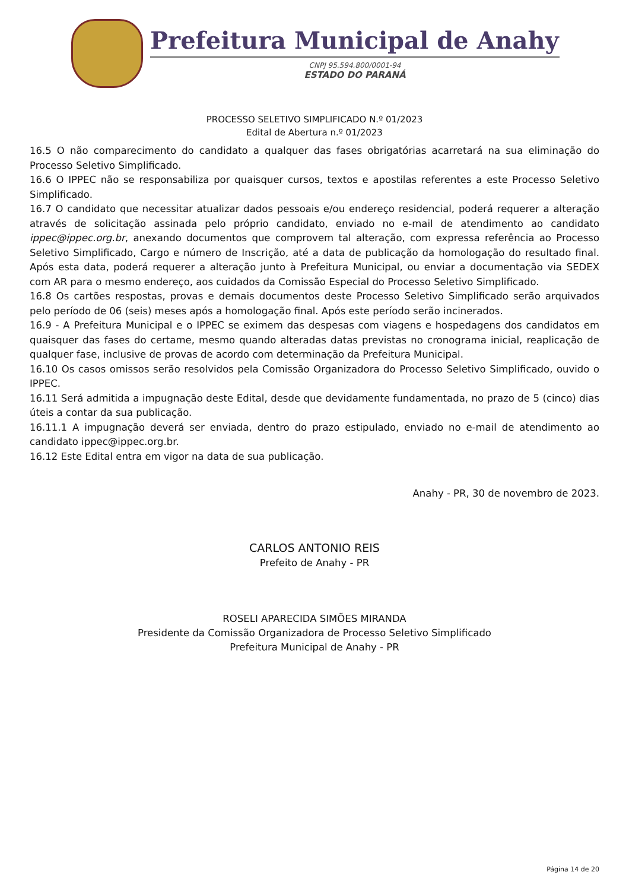Prefeitura Municipal de Anahy
CNPJ 95.594.800/0001-94
ESTADO DO PARANÁ
PROCESSO SELETIVO SIMPLIFICADO N.º 01/2023
Edital de Abertura n.º 01/2023
16.5 O não comparecimento do candidato a qualquer das fases obrigatórias acarretará na sua eliminação do Processo Seletivo Simplificado.
16.6 O IPPEC não se responsabiliza por quaisquer cursos, textos e apostilas referentes a este Processo Seletivo Simplificado.
16.7 O candidato que necessitar atualizar dados pessoais e/ou endereço residencial, poderá requerer a alteração através de solicitação assinada pelo próprio candidato, enviado no e-mail de atendimento ao candidato ippec@ippec.org.br, anexando documentos que comprovem tal alteração, com expressa referência ao Processo Seletivo Simplificado, Cargo e número de Inscrição, até a data de publicação da homologação do resultado final. Após esta data, poderá requerer a alteração junto à Prefeitura Municipal, ou enviar a documentação via SEDEX com AR para o mesmo endereço, aos cuidados da Comissão Especial do Processo Seletivo Simplificado.
16.8 Os cartões respostas, provas e demais documentos deste Processo Seletivo Simplificado serão arquivados pelo período de 06 (seis) meses após a homologação final. Após este período serão incinerados.
16.9 - A Prefeitura Municipal e o IPPEC se eximem das despesas com viagens e hospedagens dos candidatos em quaisquer das fases do certame, mesmo quando alteradas datas previstas no cronograma inicial, reaplicação de qualquer fase, inclusive de provas de acordo com determinação da Prefeitura Municipal.
16.10 Os casos omissos serão resolvidos pela Comissão Organizadora do Processo Seletivo Simplificado, ouvido o IPPEC.
16.11 Será admitida a impugnação deste Edital, desde que devidamente fundamentada, no prazo de 5 (cinco) dias úteis a contar da sua publicação.
16.11.1 A impugnação deverá ser enviada, dentro do prazo estipulado, enviado no e-mail de atendimento ao candidato ippec@ippec.org.br.
16.12 Este Edital entra em vigor na data de sua publicação.
Anahy - PR, 30 de novembro de 2023.
CARLOS ANTONIO REIS
Prefeito de Anahy - PR
ROSELI APARECIDA SIMÕES MIRANDA
Presidente da Comissão Organizadora de Processo Seletivo Simplificado
Prefeitura Municipal de Anahy - PR
Página 14 de 20